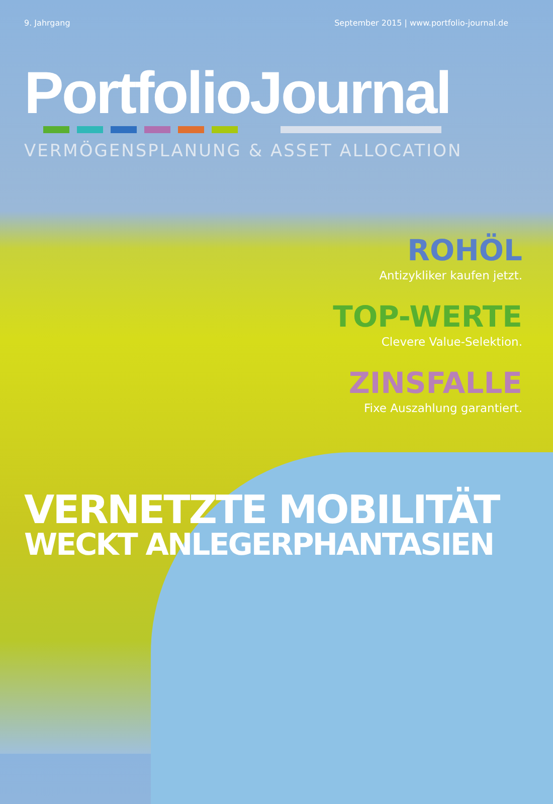9. Jahrgang September 2015 | www.portfolio-journal.de
PortfolioJournal
VERMÖGENSPLANUNG & ASSET ALLOCATION
ROHÖL
Antizykliker kaufen jetzt.
TOP-WERTE
Clevere Value-Selektion.
ZINSFALLE
Fixe Auszahlung garantiert.
VERNETZTE MOBILITÄT
WECKT ANLEGERPHANTASIEN